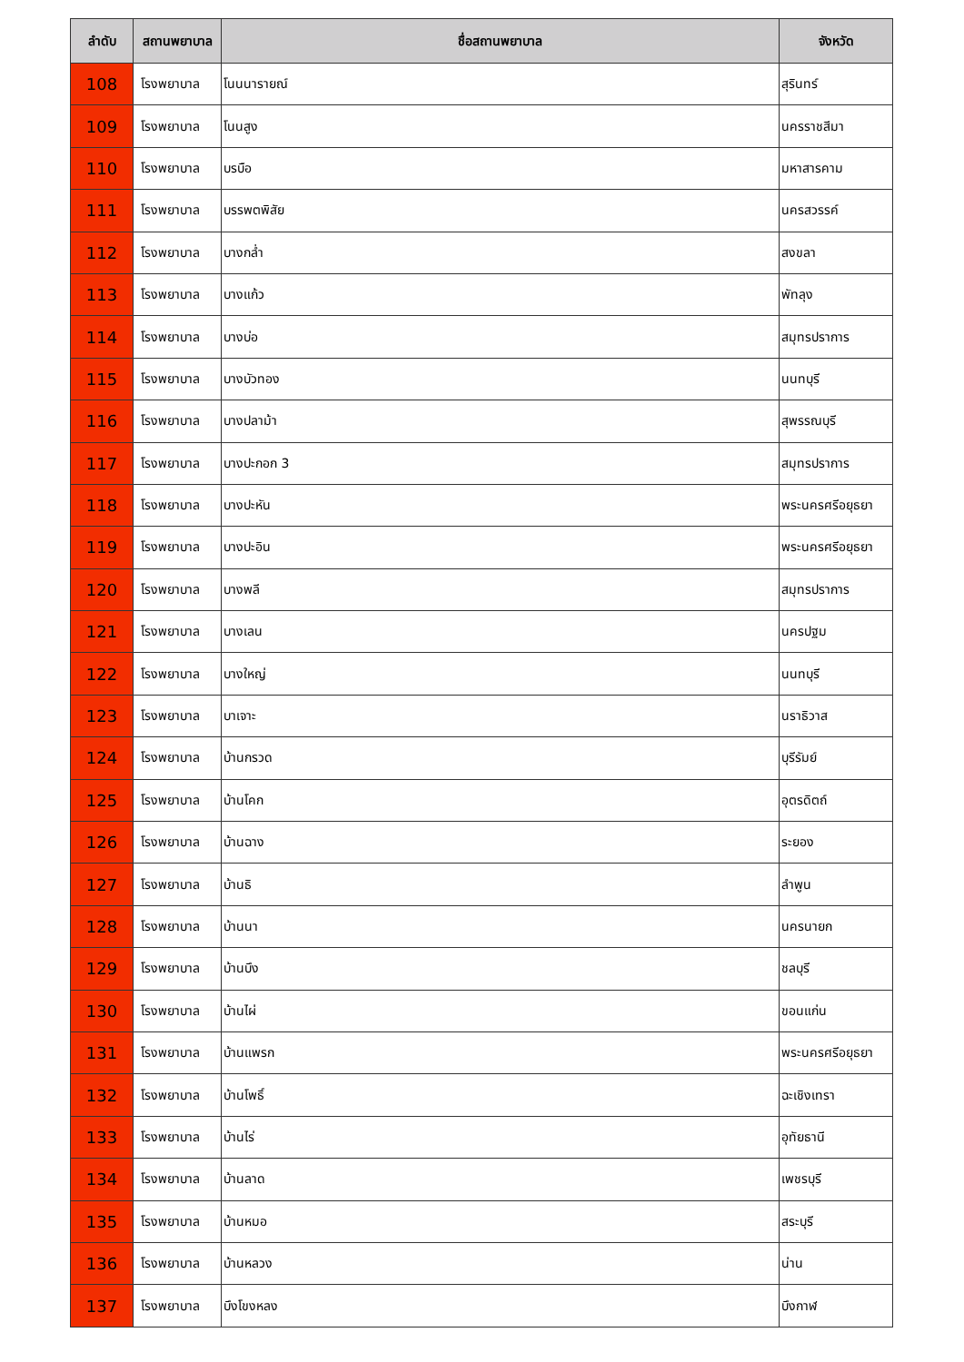| ลำดับ | สถานพยาบาล | ชื่อสถานพยาบาล | จังหวัด |
| --- | --- | --- | --- |
| 108 | โรงพยาบาล | โนนนารายณ์ | สุรินทร์ |
| 109 | โรงพยาบาล | โนนสูง | นครราชสีมา |
| 110 | โรงพยาบาล | บรบือ | มหาสารคาม |
| 111 | โรงพยาบาล | บรรพตพิสัย | นครสวรรค์ |
| 112 | โรงพยาบาล | บางกล่ำ | สงขลา |
| 113 | โรงพยาบาล | บางแก้ว | พัทลุง |
| 114 | โรงพยาบาล | บางบ่อ | สมุทรปราการ |
| 115 | โรงพยาบาล | บางบัวทอง | นนทบุรี |
| 116 | โรงพยาบาล | บางปลาม้า | สุพรรณบุรี |
| 117 | โรงพยาบาล | บางปะกอก 3 | สมุทรปราการ |
| 118 | โรงพยาบาล | บางปะหัน | พระนครศรีอยุธยา |
| 119 | โรงพยาบาล | บางปะอิน | พระนครศรีอยุธยา |
| 120 | โรงพยาบาล | บางพลี | สมุทรปราการ |
| 121 | โรงพยาบาล | บางเลน | นครปฐม |
| 122 | โรงพยาบาล | บางใหญ่ | นนทบุรี |
| 123 | โรงพยาบาล | บาเจาะ | นราธิวาส |
| 124 | โรงพยาบาล | บ้านกรวด | บุรีรัมย์ |
| 125 | โรงพยาบาล | บ้านโคก | อุตรดิตถ์ |
| 126 | โรงพยาบาล | บ้านฉาง | ระยอง |
| 127 | โรงพยาบาล | บ้านธิ | ลำพูน |
| 128 | โรงพยาบาล | บ้านนา | นครนายก |
| 129 | โรงพยาบาล | บ้านบึง | ชลบุรี |
| 130 | โรงพยาบาล | บ้านไผ่ | ขอนแก่น |
| 131 | โรงพยาบาล | บ้านแพรก | พระนครศรีอยุธยา |
| 132 | โรงพยาบาล | บ้านโพธิ์ | ฉะเชิงเทรา |
| 133 | โรงพยาบาล | บ้านไร่ | อุทัยธานี |
| 134 | โรงพยาบาล | บ้านลาด | เพชรบุรี |
| 135 | โรงพยาบาล | บ้านหมอ | สระบุรี |
| 136 | โรงพยาบาล | บ้านหลวง | น่าน |
| 137 | โรงพยาบาล | บึงโขงหลง | บึงกาฬ |